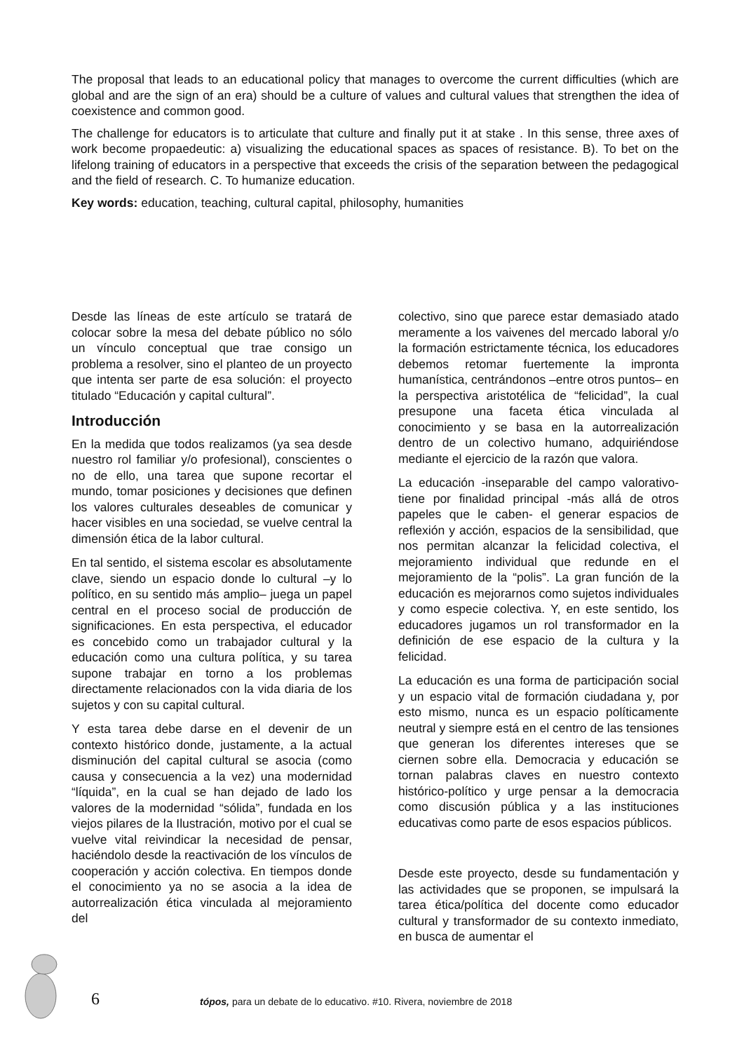The proposal that leads to an educational policy that manages to overcome the current difficulties (which are global and are the sign of an era) should be a culture of values and cultural values that strengthen the idea of coexistence and common good.
The challenge for educators is to articulate that culture and finally put it at stake . In this sense, three axes of work become propaedeutic: a) visualizing the educational spaces as spaces of resistance. B). To bet on the lifelong training of educators in a perspective that exceeds the crisis of the separation between the pedagogical and the field of research. C. To humanize education.
Key words: education, teaching, cultural capital, philosophy, humanities
Desde las líneas de este artículo se tratará de colocar sobre la mesa del debate público no sólo un vínculo conceptual que trae consigo un problema a resolver, sino el planteo de un proyecto que intenta ser parte de esa solución: el proyecto titulado “Educación y capital cultural”.
Introducción
En la medida que todos realizamos (ya sea desde nuestro rol familiar y/o profesional), conscientes o no de ello, una tarea que supone recortar el mundo, tomar posiciones y decisiones que definen los valores culturales deseables de comunicar y hacer visibles en una sociedad, se vuelve central la dimensión ética de la labor cultural.
En tal sentido, el sistema escolar es absolutamente clave, siendo un espacio donde lo cultural –y lo político, en su sentido más amplio– juega un papel central en el proceso social de producción de significaciones. En esta perspectiva, el educador es concebido como un trabajador cultural y la educación como una cultura política, y su tarea supone trabajar en torno a los problemas directamente relacionados con la vida diaria de los sujetos y con su capital cultural.
Y esta tarea debe darse en el devenir de un contexto histórico donde, justamente, a la actual disminución del capital cultural se asocia (como causa y consecuencia a la vez) una modernidad “líquida”, en la cual se han dejado de lado los valores de la modernidad “sólida”, fundada en los viejos pilares de la Ilustración, motivo por el cual se vuelve vital reivindicar la necesidad de pensar, haciéndolo desde la reactivación de los vínculos de cooperación y acción colectiva. En tiempos donde el conocimiento ya no se asocia a la idea de autorrealización ética vinculada al mejoramiento del
colectivo, sino que parece estar demasiado atado meramente a los vaivenes del mercado laboral y/o la formación estrictamente técnica, los educadores debemos retomar fuertemente la impronta humanística, centrándonos –entre otros puntos– en la perspectiva aristotélica de “felicidad”, la cual presupone una faceta ética vinculada al conocimiento y se basa en la autorrealización dentro de un colectivo humano, adquiriéndose mediante el ejercicio de la razón que valora.
La educación -inseparable del campo valorativo- tiene por finalidad principal -más allá de otros papeles que le caben- el generar espacios de reflexión y acción, espacios de la sensibilidad, que nos permitan alcanzar la felicidad colectiva, el mejoramiento individual que redunde en el mejoramiento de la “polis”. La gran función de la educación es mejorarnos como sujetos individuales y como especie colectiva. Y, en este sentido, los educadores jugamos un rol transformador en la definición de ese espacio de la cultura y la felicidad.
La educación es una forma de participación social y un espacio vital de formación ciudadana y, por esto mismo, nunca es un espacio políticamente neutral y siempre está en el centro de las tensiones que generan los diferentes intereses que se ciernen sobre ella. Democracia y educación se tornan palabras claves en nuestro contexto histórico-político y urge pensar a la democracia como discusión pública y a las instituciones educativas como parte de esos espacios públicos.
Desde este proyecto, desde su fundamentación y las actividades que se proponen, se impulsará la tarea ética/política del docente como educador cultural y transformador de su contexto inmediato, en busca de aumentar el
6 tópos, para un debate de lo educativo. #10. Rivera, noviembre de 2018